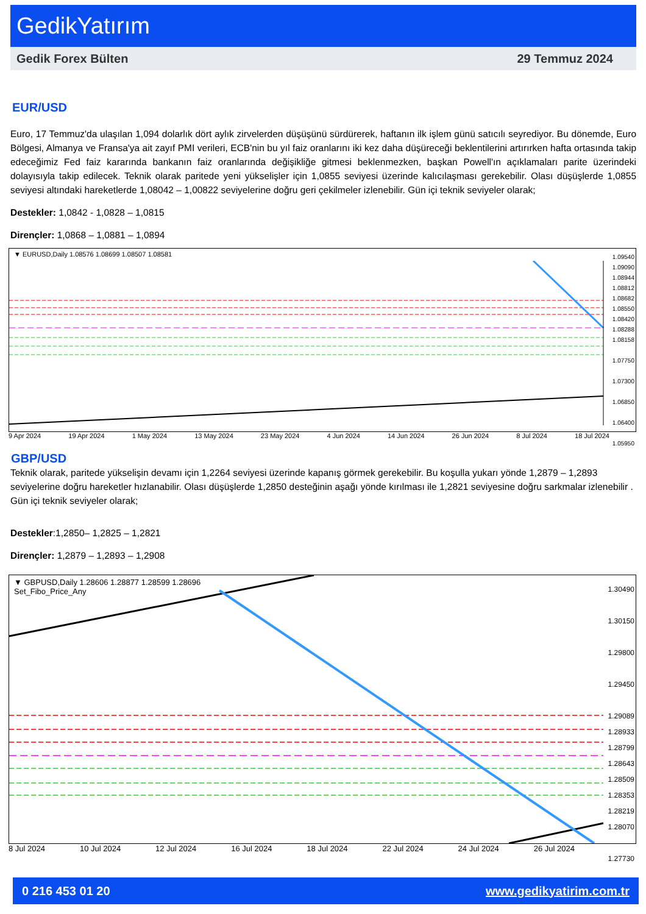GedikYatırım
Gedik Forex Bülten 29 Temmuz 2024
EUR/USD
Euro, 17 Temmuz'da ulaşılan 1,094 dolarlık dört aylık zirvelerden düşüşünü sürdürerek, haftanın ilk işlem günü satıcılı seyrediyor. Bu dönemde, Euro Bölgesi, Almanya ve Fransa'ya ait zayıf PMI verileri, ECB'nin bu yıl faiz oranlarını iki kez daha düşüreceği beklentilerini artırırken hafta ortasında takip edeceğimiz Fed faiz kararında bankanın faiz oranlarında değişikliğe gitmesi beklenmezken, başkan Powell'ın açıklamaları parite üzerindeki dolayısıyla takip edilecek. Teknik olarak paritede yeni yükselişler için 1,0855 seviyesi üzerinde kalıcılaşması gerekebilir. Olası düşüşlerde 1,0855 seviyesi altındaki hareketlerde 1,08042 – 1,00822 seviyelerine doğru geri çekilmeler izlenebilir. Gün içi teknik seviyeler olarak;
Destekler: 1,0842 - 1,0828 – 1,0815
Dirençler: 1,0868 – 1,0881 – 1,0894
▼ EURUSD,Daily 1.08576 1.08699 1.08507 1.08581
1.09540
1.09090
1.08944
1.08812
1.08682
1.08550
1.08420
1.08288
1.08158
1.07750
1.07300
1.06850
1.06400
1.05950
9 Apr 2024 19 Apr 2024 1 May 2024 13 May 2024 23 May 2024 4 Jun 2024 14 Jun 2024 26 Jun 2024 8 Jul 2024 18 Jul 2024
GBP/USD
Teknik olarak, paritede yükselişin devamı için 1,2264 seviyesi üzerinde kapanış görmek gerekebilir. Bu koşulla yukarı yönde 1,2879 – 1,2893 seviyelerine doğru hareketler hızlanabilir. Olası düşüşlerde 1,2850 desteğinin aşağı yönde kırılması ile 1,2821 seviyesine doğru sarkmalar izlenebilir . Gün içi teknik seviyeler olarak;
Destekler:1,2850– 1,2825 – 1,2821
Dirençler: 1,2879 – 1,2893 – 1,2908
▼ GBPUSD,Daily 1.28606 1.28877 1.28599 1.28696
Set_Fibo_Price_Any
1.30490
1.30150
1.29800
1.29450
1.29089
1.28933
1.28799
1.28643
1.28509
1.28353
1.28219
1.28070
1.27730
8 Jul 2024 10 Jul 2024 12 Jul 2024 16 Jul 2024 18 Jul 2024 22 Jul 2024 24 Jul 2024 26 Jul 2024
0 216 453 01 20 www.gedikyatirim.com.tr